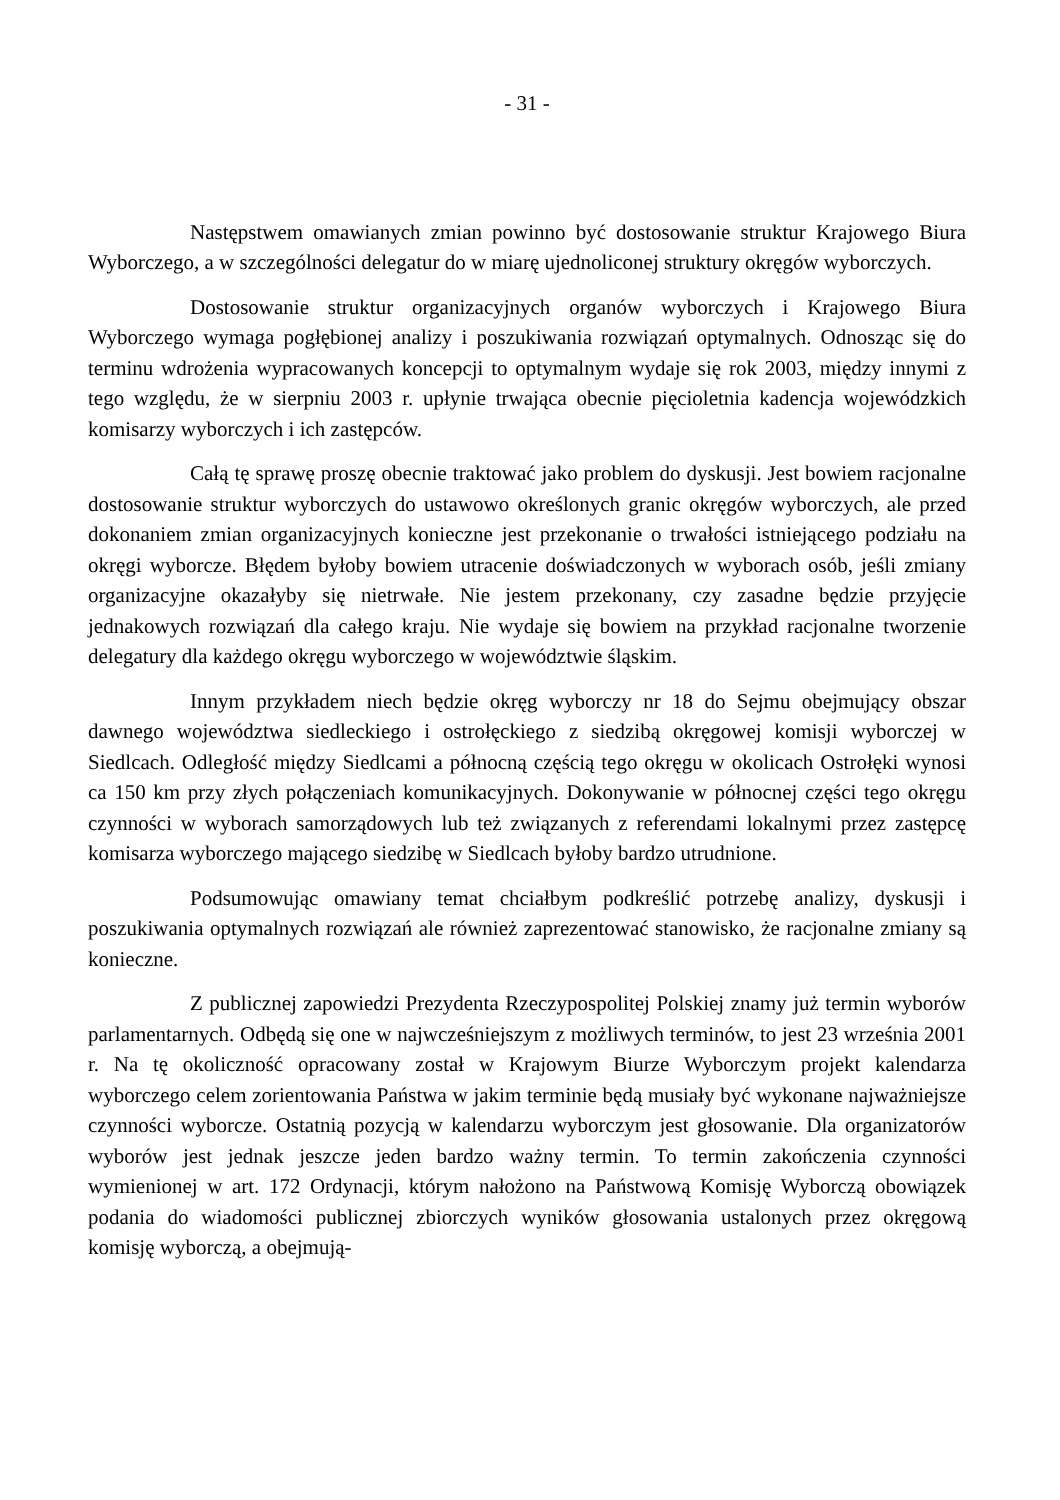- 31 -
Następstwem omawianych zmian powinno być dostosowanie struktur Krajowego Biura Wyborczego, a w szczególności delegatur do w miarę ujednoliconej struktury okręgów wyborczych.
Dostosowanie struktur organizacyjnych organów wyborczych i Krajowego Biura Wyborczego wymaga pogłębionej analizy i poszukiwania rozwiązań optymalnych. Odnosząc się do terminu wdrożenia wypracowanych koncepcji to optymalnym wydaje się rok 2003, między innymi z tego względu, że w sierpniu 2003 r. upłynie trwająca obecnie pięcioletnia kadencja wojewódzkich komisarzy wyborczych i ich zastępców.
Całą tę sprawę proszę obecnie traktować jako problem do dyskusji. Jest bowiem racjonalne dostosowanie struktur wyborczych do ustawowo określonych granic okręgów wyborczych, ale przed dokonaniem zmian organizacyjnych konieczne jest przekonanie o trwałości istniejącego podziału na okręgi wyborcze. Błędem byłoby bowiem utracenie doświadczonych w wyborach osób, jeśli zmiany organizacyjne okazałyby się nietrwałe. Nie jestem przekonany, czy zasadne będzie przyjęcie jednakowych rozwiązań dla całego kraju. Nie wydaje się bowiem na przykład racjonalne tworzenie delegatury dla każdego okręgu wyborczego w województwie śląskim.
Innym przykładem niech będzie okręg wyborczy nr 18 do Sejmu obejmujący obszar dawnego województwa siedleckiego i ostrołęckiego z siedzibą okręgowej komisji wyborczej w Siedlcach. Odległość między Siedlcami a północną częścią tego okręgu w okolicach Ostrołęki wynosi ca 150 km przy złych połączeniach komunikacyjnych. Dokonywanie w północnej części tego okręgu czynności w wyborach samorządowych lub też związanych z referendami lokalnymi przez zastępcę komisarza wyborczego mającego siedzibę w Siedlcach byłoby bardzo utrudnione.
Podsumowując omawiany temat chciałbym podkreślić potrzebę analizy, dyskusji i poszukiwania optymalnych rozwiązań ale również zaprezentować stanowisko, że racjonalne zmiany są konieczne.
Z publicznej zapowiedzi Prezydenta Rzeczypospolitej Polskiej znamy już termin wyborów parlamentarnych. Odbędą się one w najwcześniejszym z możliwych terminów, to jest 23 września 2001 r. Na tę okoliczność opracowany został w Krajowym Biurze Wyborczym projekt kalendarza wyborczego celem zorientowania Państwa w jakim terminie będą musiały być wykonane najważniejsze czynności wyborcze. Ostatnią pozycją w kalendarzu wyborczym jest głosowanie. Dla organizatorów wyborów jest jednak jeszcze jeden bardzo ważny termin. To termin zakończenia czynności wymienionej w art. 172 Ordynacji, którym nałożono na Państwową Komisję Wyborczą obowiązek podania do wiadomości publicznej zbiorczych wyników głosowania ustalonych przez okręgową komisję wyborczą, a obejmują-